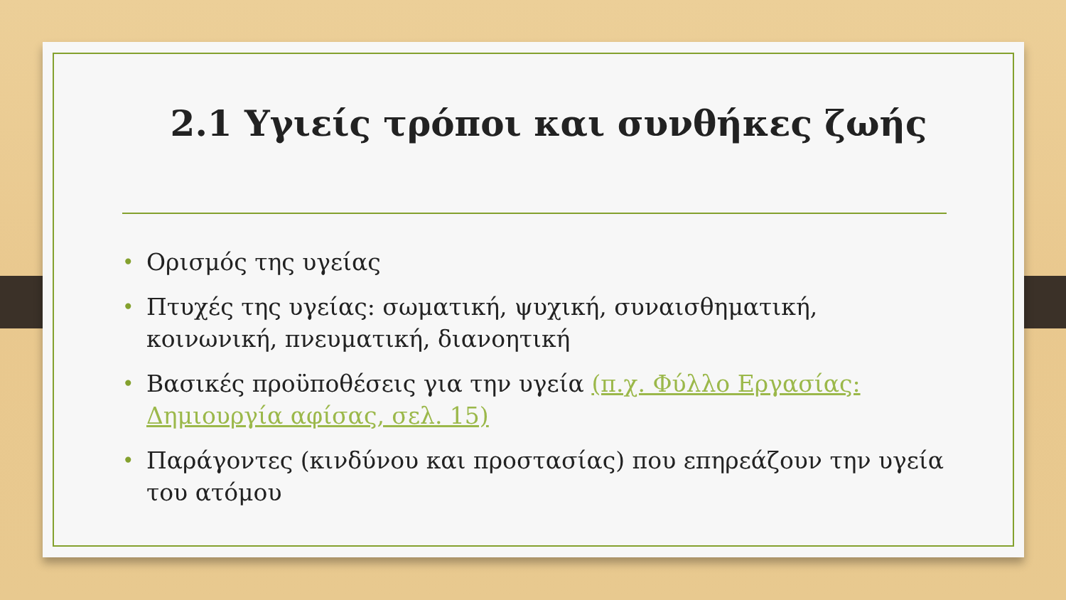2.1 Υγιείς τρόποι και συνθήκες ζωής
• Ορισμός της υγείας
• Πτυχές της υγείας: σωματική, ψυχική, συναισθηματική, κοινωνική, πνευματική, διανοητική
• Βασικές προϋποθέσεις για την υγεία (π.χ. Φύλλο Εργασίας: Δημιουργία αφίσας, σελ. 15)
• Παράγοντες (κινδύνου και προστασίας) που επηρεάζουν την υγεία του ατόμου